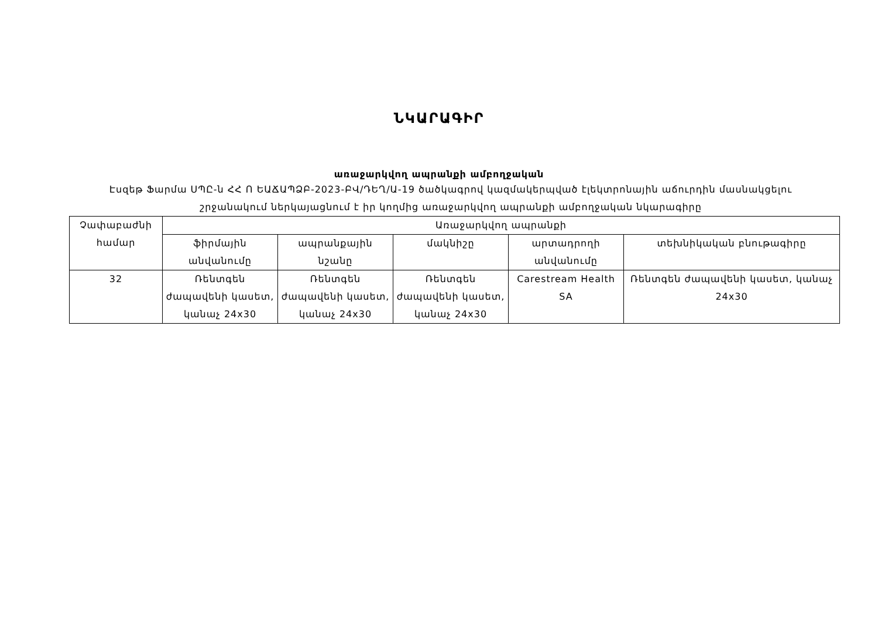ՆԿԱՐԱԳԻՐ
առաջարկվող ապրանքի ամբողջական
Էսզեթ Ֆարմա ՍՊԸ-ն ՀՀ Ո ԵԱՃԱՊՁԲ-2023-ԲՎ/ԴԵՂ/Ա-19 ծածկագրով կազմակերպված էլեկտրոնային աճուրդին մասնակցելու շրջանակում ներկայացնում է իր կողմից առաջարկվող ապրանքի ամբողջական նկարագիրը
| Չափաբաժնի համար | Առաջարկվող ապրանքի | | | | |
| --- | --- | --- | --- | --- | --- |
| | ֆիրմային անվանումը | ապրանքային նշանը | մակնիշը | արտադրողի անվանումը | տեխնիկական բնութագիրը |
| 32 | Ռենտգեն ժապավենի կասետ, կանաչ 24x30 | Ռենտգեն ժապավենի կասետ, կանաչ 24x30 | Ռենտգեն ժապավենի կասետ, կանաչ 24x30 | Carestream Health SA | Ռենտգեն ժապավենի կասետ, կանաչ 24x30 |